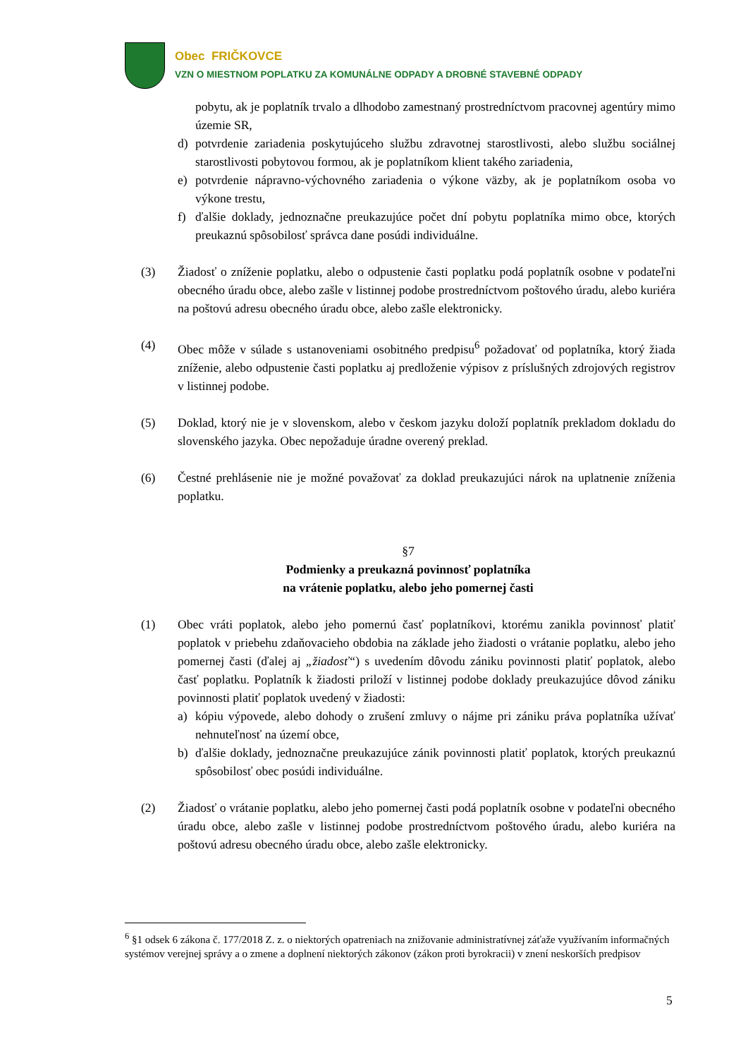Obec FRIČKOVCE
VZN O MIESTNOM POPLATKU ZA KOMUNÁLNE ODPADY A DROBNÉ STAVEBNÉ ODPADY
pobytu, ak je poplatník trvalo a dlhodobo zamestnaný prostredníctvom pracovnej agentúry mimo územie SR,
d) potvrdenie zariadenia poskytujúceho službu zdravotnej starostlivosti, alebo službu sociálnej starostlivosti pobytovou formou, ak je poplatníkom klient takého zariadenia,
e) potvrdenie nápravno-výchovného zariadenia o výkone väzby, ak je poplatníkom osoba vo výkone trestu,
f) ďalšie doklady, jednoznačne preukazujúce počet dní pobytu poplatníka mimo obce, ktorých preukaznú spôsobilosť správca dane posúdi individuálne.
(3) Žiadosť o zníženie poplatku, alebo o odpustenie časti poplatku podá poplatník osobne v podateľni obecného úradu obce, alebo zašle v listinnej podobe prostredníctvom poštového úradu, alebo kuriéra na poštovú adresu obecného úradu obce, alebo zašle elektronicky.
(4) Obec môže v súlade s ustanoveniami osobitného predpisu<sup>6</sup> požadovať od poplatníka, ktorý žiada zníženie, alebo odpustenie časti poplatku aj predloženie výpisov z príslušných zdrojových registrov v listinnej podobe.
(5) Doklad, ktorý nie je v slovenskom, alebo v českom jazyku doloží poplatník prekladom dokladu do slovenského jazyka. Obec nepožaduje úradne overený preklad.
(6) Čestné prehlásenie nie je možné považovať za doklad preukazujúci nárok na uplatnenie zníženia poplatku.
§7
Podmienky a preukazná povinnosť poplatníka
na vrátenie poplatku, alebo jeho pomernej časti
(1) Obec vráti poplatok, alebo jeho pomernú časť poplatníkovi, ktorému zanikla povinnosť platiť poplatok v priebehu zdaňovacieho obdobia na základe jeho žiadosti o vrátanie poplatku, alebo jeho pomernej časti (ďalej aj „žiadosť“) s uvedením dôvodu zániku povinnosti platiť poplatok, alebo časť poplatku. Poplatník k žiadosti priloží v listinnej podobe doklady preukazujúce dôvod zániku povinnosti platiť poplatok uvedený v žiadosti:
a) kópiu výpovede, alebo dohody o zrušení zmluvy o nájme pri zániku práva poplatníka užívať nehnuteľnosť na území obce,
b) ďalšie doklady, jednoznačne preukazujúce zánik povinnosti platiť poplatok, ktorých preukaznú spôsobilosť obec posúdi individuálne.
(2) Žiadosť o vrátanie poplatku, alebo jeho pomernej časti podá poplatník osobne v podateľni obecného úradu obce, alebo zašle v listinnej podobe prostredníctvom poštového úradu, alebo kuriéra na poštovú adresu obecného úradu obce, alebo zašle elektronicky.
<sup>6</sup> §1 odsek 6 zákona č. 177/2018 Z. z. o niektorých opatreniach na znižovanie administratívnej záťaže využívaním informačných systémov verejnej správy a o zmene a doplnení niektorých zákonov (zákon proti byrokracii) v znení neskorších predpisov
5